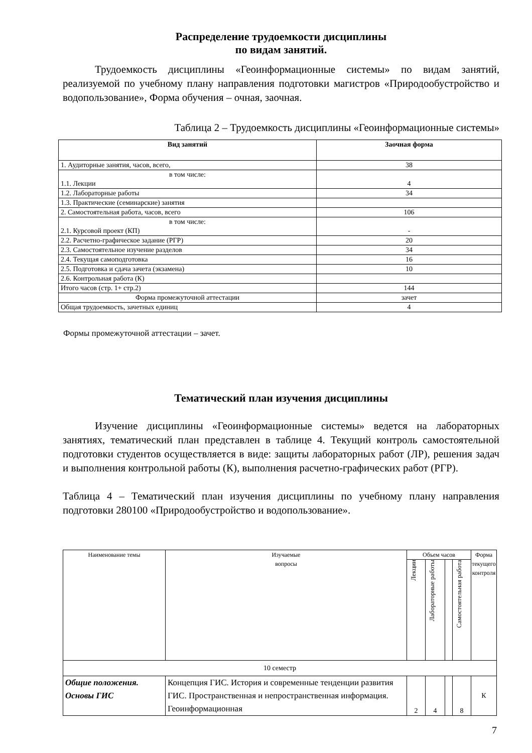Распределение трудоемкости дисциплины
по видам занятий.
Трудоемкость дисциплины «Геоинформационные системы» по видам занятий, реализуемой по учебному плану направления подготовки магистров «Природообустройство и водопользование», Форма обучения – очная, заочная.
Таблица 2 – Трудоемкость дисциплины «Геоинформационные системы»
| Вид занятий | Заочная форма |
| --- | --- |
| 1. Аудиторные занятия, часов, всего, | 38 |
| в том числе: 1.1. Лекции | 4 |
| 1.2. Лабораторные работы | 34 |
| 1.3. Практические (семинарские) занятия | |
| 2. Самостоятельная работа, часов, всего | 106 |
| в том числе: 2.1. Курсовой проект (КП) | - |
| 2.2. Расчетно-графическое задание (РГР) | 20 |
| 2.3. Самостоятельное изучение разделов | 34 |
| 2.4. Текущая самоподготовка | 16 |
| 2.5. Подготовка и сдача зачета (экзамена) | 10 |
| 2.6. Контрольная работа (К) | |
| Итого часов (стр. 1+ стр.2) | 144 |
| Форма промежуточной аттестации | зачет |
| Общая трудоемкость, зачетных единиц | 4 |
Формы промежуточной аттестации – зачет.
Тематический план изучения дисциплины
Изучение дисциплины «Геоинформационные системы» ведется на лабораторных занятиях, тематический план представлен в таблице 4. Текущий контроль самостоятельной подготовки студентов осуществляется в виде: защиты лабораторных работ (ЛР), решения задач и выполнения контрольной работы (К), выполнения расчетно-графических работ (РГР).
Таблица 4 – Тематический план изучения дисциплины по учебному плану направления подготовки 280100 «Природообустройство и водопользование».
| Наименование темы | Изучаемые вопросы | Объем часов | | | | Форма текущего контроля |
| | | Лекции | Лабораторные работы | | Самостоятельная работа | |
| 10 семестр | | | | | | |
| Общие положения. Основы ГИС | Концепция ГИС. История и современные тенденции развития ГИС. Пространственная и непространственная информация. Геоинформационная | 2 | 4 | | 8 | К |
7